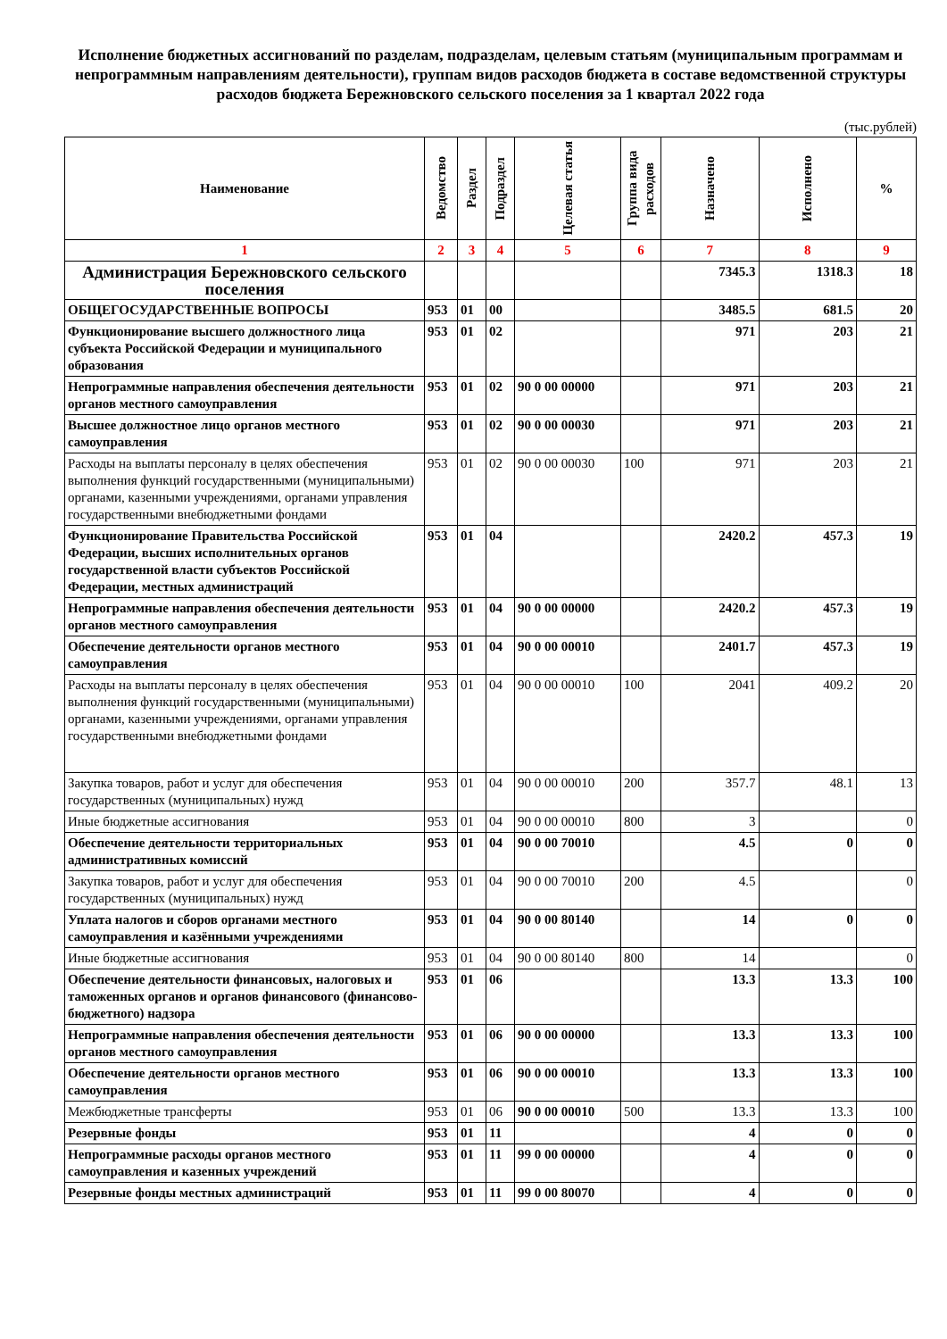Исполнение бюджетных ассигнований по разделам, подразделам, целевым статьям (муниципальным программам и непрограммным направлениям деятельности), группам видов расходов бюджета в составе ведомственной структуры расходов бюджета Бережновского сельского поселения за 1 квартал 2022 года
(тыс.рублей)
| Наименование | Ведомство | Раздел | Подраздел | Целевая статья | Группа вида расходов | Назначено | Исполнено | % |
| --- | --- | --- | --- | --- | --- | --- | --- | --- |
| 1 | 2 | 3 | 4 | 5 | 6 | 7 | 8 | 9 |
| Администрация Бережновского сельского поселения | | | | | | 7345.3 | 1318.3 | 18 |
| ОБЩЕГОСУДАРСТВЕННЫЕ ВОПРОСЫ | 953 | 01 | 00 | | | 3485.5 | 681.5 | 20 |
| Функционирование высшего должностного лица субъекта Российской Федерации и муниципального образования | 953 | 01 | 02 | | | 971 | 203 | 21 |
| Непрограммные направления обеспечения деятельности органов местного самоуправления | 953 | 01 | 02 | 90 0 00 00000 | | 971 | 203 | 21 |
| Высшее должностное лицо органов местного самоуправления | 953 | 01 | 02 | 90 0 00 00030 | | 971 | 203 | 21 |
| Расходы на выплаты персоналу в целях обеспечения выполнения функций государственными (муниципальными) органами, казенными учреждениями, органами управления государственными внебюджетными фондами | 953 | 01 | 02 | 90 0 00 00030 | 100 | 971 | 203 | 21 |
| Функционирование Правительства Российской Федерации, высших исполнительных органов государственной власти субъектов Российской Федерации, местных администраций | 953 | 01 | 04 | | | 2420.2 | 457.3 | 19 |
| Непрограммные направления обеспечения деятельности органов местного самоуправления | 953 | 01 | 04 | 90 0 00 00000 | | 2420.2 | 457.3 | 19 |
| Обеспечение деятельности органов местного самоуправления | 953 | 01 | 04 | 90 0 00 00010 | | 2401.7 | 457.3 | 19 |
| Расходы на выплаты персоналу в целях обеспечения выполнения функций государственными (муниципальными) органами, казенными учреждениями, органами управления государственными внебюджетными фондами | 953 | 01 | 04 | 90 0 00 00010 | 100 | 2041 | 409.2 | 20 |
| Закупка товаров, работ и услуг для обеспечения государственных (муниципальных) нужд | 953 | 01 | 04 | 90 0 00 00010 | 200 | 357.7 | 48.1 | 13 |
| Иные бюджетные ассигнования | 953 | 01 | 04 | 90 0 00 00010 | 800 | 3 | | 0 |
| Обеспечение деятельности территориальных административных комиссий | 953 | 01 | 04 | 90 0 00 70010 | | 4.5 | 0 | 0 |
| Закупка товаров, работ и услуг для обеспечения государственных (муниципальных) нужд | 953 | 01 | 04 | 90 0 00 70010 | 200 | 4.5 | | 0 |
| Уплата налогов и сборов органами местного самоуправления и казёнными учреждениями | 953 | 01 | 04 | 90 0 00 80140 | | 14 | 0 | 0 |
| Иные бюджетные ассигнования | 953 | 01 | 04 | 90 0 00 80140 | 800 | 14 | | 0 |
| Обеспечение деятельности финансовых, налоговых и таможенных органов и органов финансового (финансово-бюджетного) надзора | 953 | 01 | 06 | | | 13.3 | 13.3 | 100 |
| Непрограммные направления обеспечения деятельности органов местного самоуправления | 953 | 01 | 06 | 90 0 00 00000 | | 13.3 | 13.3 | 100 |
| Обеспечение деятельности органов местного самоуправления | 953 | 01 | 06 | 90 0 00 00010 | | 13.3 | 13.3 | 100 |
| Межбюджетные трансферты | 953 | 01 | 06 | 90 0 00 00010 | 500 | 13.3 | 13.3 | 100 |
| Резервные фонды | 953 | 01 | 11 | | | 4 | 0 | 0 |
| Непрограммные расходы органов местного самоуправления и казенных учреждений | 953 | 01 | 11 | 99 0 00 00000 | | 4 | 0 | 0 |
| Резервные фонды местных администраций | 953 | 01 | 11 | 99 0 00 80070 | | 4 | 0 | 0 |